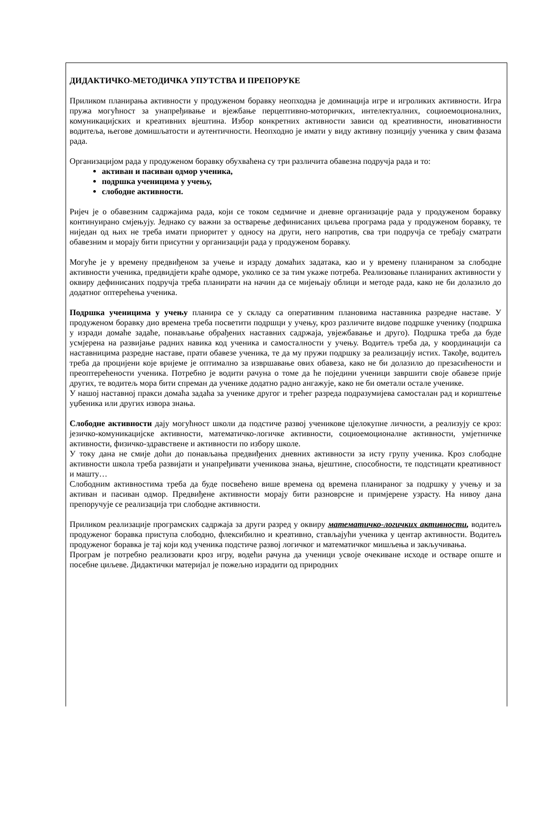ДИДАКТИЧКО-МЕТОДИЧКА УПУТСТВА И ПРЕПОРУКЕ
Приликом планирања активности у продуженом боравку неопходна је доминација игре и игроликих активности. Игра пружа могућност за унапређивање и вјежбање перцептивно-моторичких, интелектуалних, социоемоционалних, комуникацијских и креативних вјештина. Избор конкретних активности зависи од креативности, иновативности водитеља, његове домишљатости и аутентичности. Неопходно је имати у виду активну позицију ученика у свим фазама рада.
Организацијом рада у продуженом боравку обухваћена су три различита обавезна подручја рада и то:
активан и пасиван одмор ученика,
подршка ученицима у учењу,
слободне активности.
Ријеч је о обавезним садржајима рада, који се током седмичне и дневне организације рада у продуженом боравку континуирано смјењују. Једнако су важни за остварење дефинисаних циљева програма рада у продуженом боравку, те ниједан од њих не треба имати приоритет у односу на други, него напротив, сва три подручја се требају сматрати обавезним и морају бити присутни у организацији рада у продуженом боравку.
Могуће је у времену предвиђеном за учење и израду домаћих задатака, као и у времену планираном за слободне активности ученика, предвидјети краће одморе, уколико се за тим укаже потреба. Реализовање планираних активности у оквиру дефинисаних подручја треба планирати на начин да се мијењају облици и методе рада, како не би долазило до додатног оптерећења ученика.
Подршка ученицима у учењу планира се у складу са оперативним плановима наставника разредне наставе. У продуженом боравку дио времена треба посветити подршци у учењу, кроз различите видове подршке ученику (подршка у изради домаће задаће, понављање обрађених наставних садржаја, увјежбавање и друго). Подршка треба да буде усмјерена на развијање радних навика код ученика и самосталности у учењу. Водитељ треба да, у координацији са наставницима разредне наставе, прати обавезе ученика, те да му пружи подршку за реализацију истих. Такође, водитељ треба да процијени које вријеме је оптимално за извршавање ових обавеза, како не би долазило до презасићености и преоптерећености ученика. Потребно је водити рачуна о томе да ће поједини ученици завршити своје обавезе прије других, те водитељ мора бити спреман да ученике додатно радно ангажује, како не би ометали остале ученике.
У нашој наставној пракси домаћа задаћа за ученике другог и трећег разреда подразумијева самосталан рад и кориштење уџбеника или других извора знања.
Слободне активности дају могућност школи да подстиче развој ученикове цјелокупне личности, а реализују се кроз: језичко-комуникацијске активности, математичко-логичке активности, социоемоционалне активности, умјетничке активности, физичко-здравствене и активности по избору школе.
У току дана не смије доћи до понављања предвиђених дневних активности за исту групу ученика. Кроз слободне активности школа треба развијати и унапређивати ученикова знања, вјештине, способности, те подстицати креативност и машту…
Слободним активностима треба да буде посвећено више времена од времена планираног за подршку у учењу и за активан и пасиван одмор. Предвиђене активности морају бити разноврсне и примјерене узрасту. На нивоу дана препоручује се реализација три слободне активности.
Приликом реализације програмских садржаја за други разред у оквиру математичко-логичких активности, водитељ продуженог боравка приступа слободно, флексибилно и креативно, стављајући ученика у центар активности. Водитељ продуженог боравка је тај који код ученика подстиче развој логичког и математичког мишљења и закључивања.
Програм је потребно реализовати кроз игру, водећи рачуна да ученици усвоје очекиване исходе и остваре опште и посебне циљеве. Дидактички материјал је пожељно израдити од природних